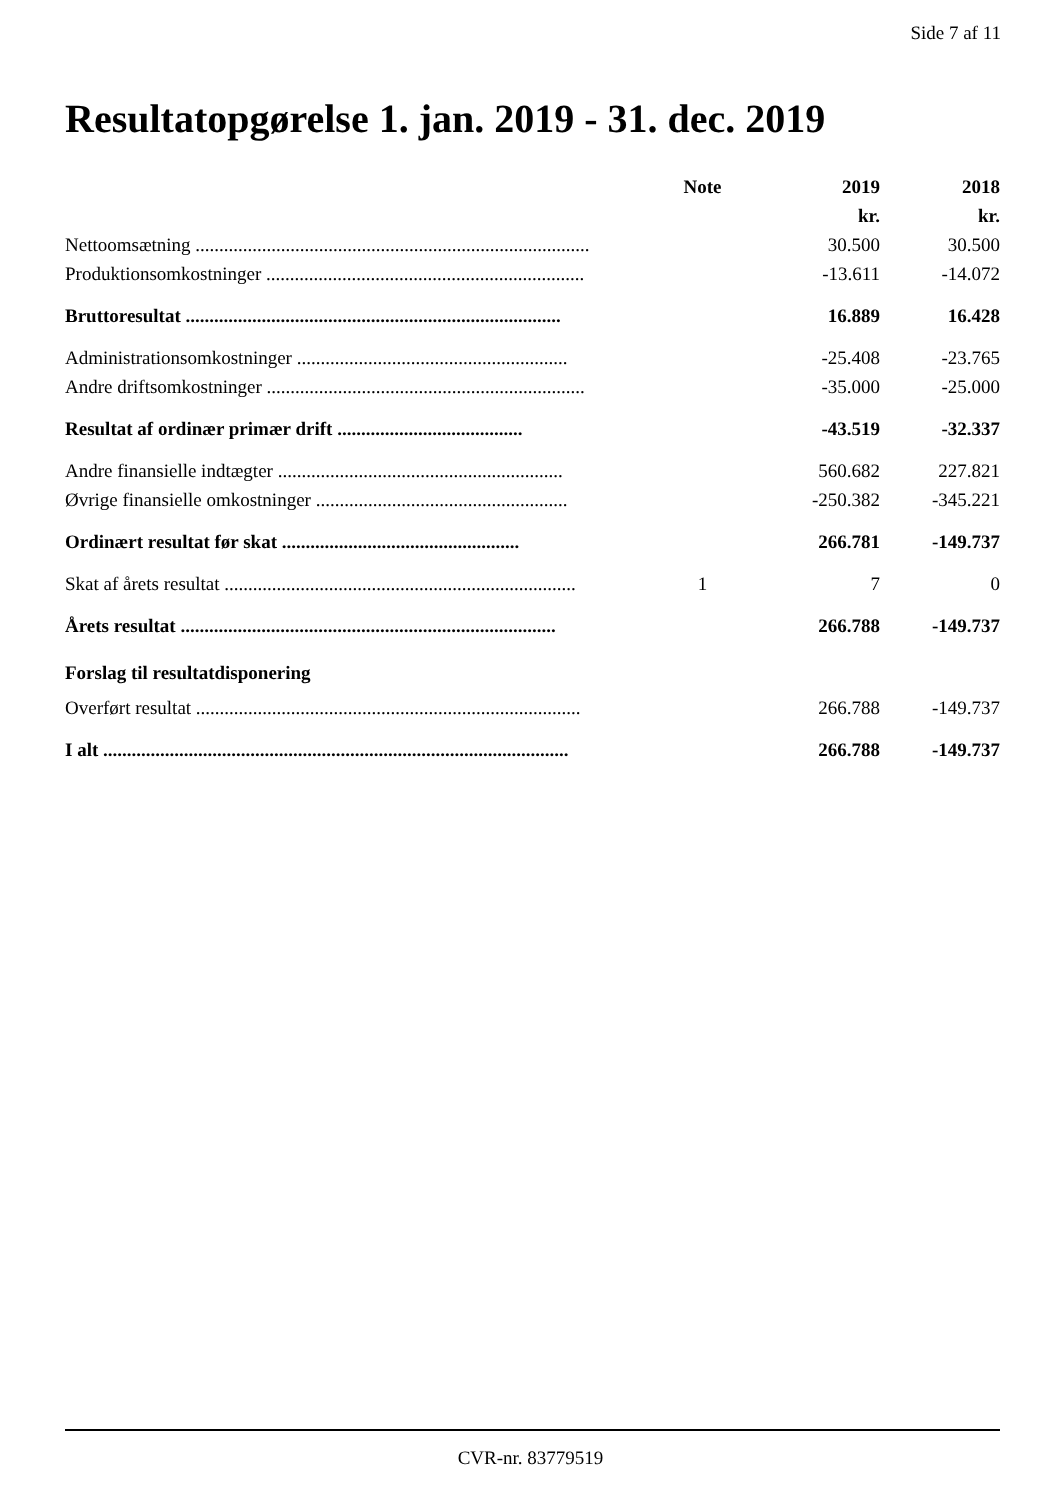Side 7 af 11
Resultatopgørelse 1. jan. 2019 - 31. dec. 2019
| | Note | 2019 | 2018 |
| --- | --- | --- | --- |
| | | kr. | kr. |
| Nettoomsætning ................................................................................... | | 30.500 | 30.500 |
| Produktionsomkostninger ................................................................... | | -13.611 | -14.072 |
| Bruttoresultat ............................................................................... | | 16.889 | 16.428 |
| Administrationsomkostninger ......................................................... | | -25.408 | -23.765 |
| Andre driftsomkostninger ................................................................... | | -35.000 | -25.000 |
| Resultat af ordinær primær drift ....................................... | | -43.519 | -32.337 |
| Andre finansielle indtægter ............................................................ | | 560.682 | 227.821 |
| Øvrige finansielle omkostninger ..................................................... | | -250.382 | -345.221 |
| Ordinært resultat før skat .................................................. | | 266.781 | -149.737 |
| Skat af årets resultat .......................................................................... | 1 | 7 | 0 |
| Årets resultat ............................................................................... | | 266.788 | -149.737 |
| Forslag til resultatdisponering | | | |
| Overført resultat ................................................................................. | | 266.788 | -149.737 |
| I alt .................................................................................................. | | 266.788 | -149.737 |
CVR-nr. 83779519